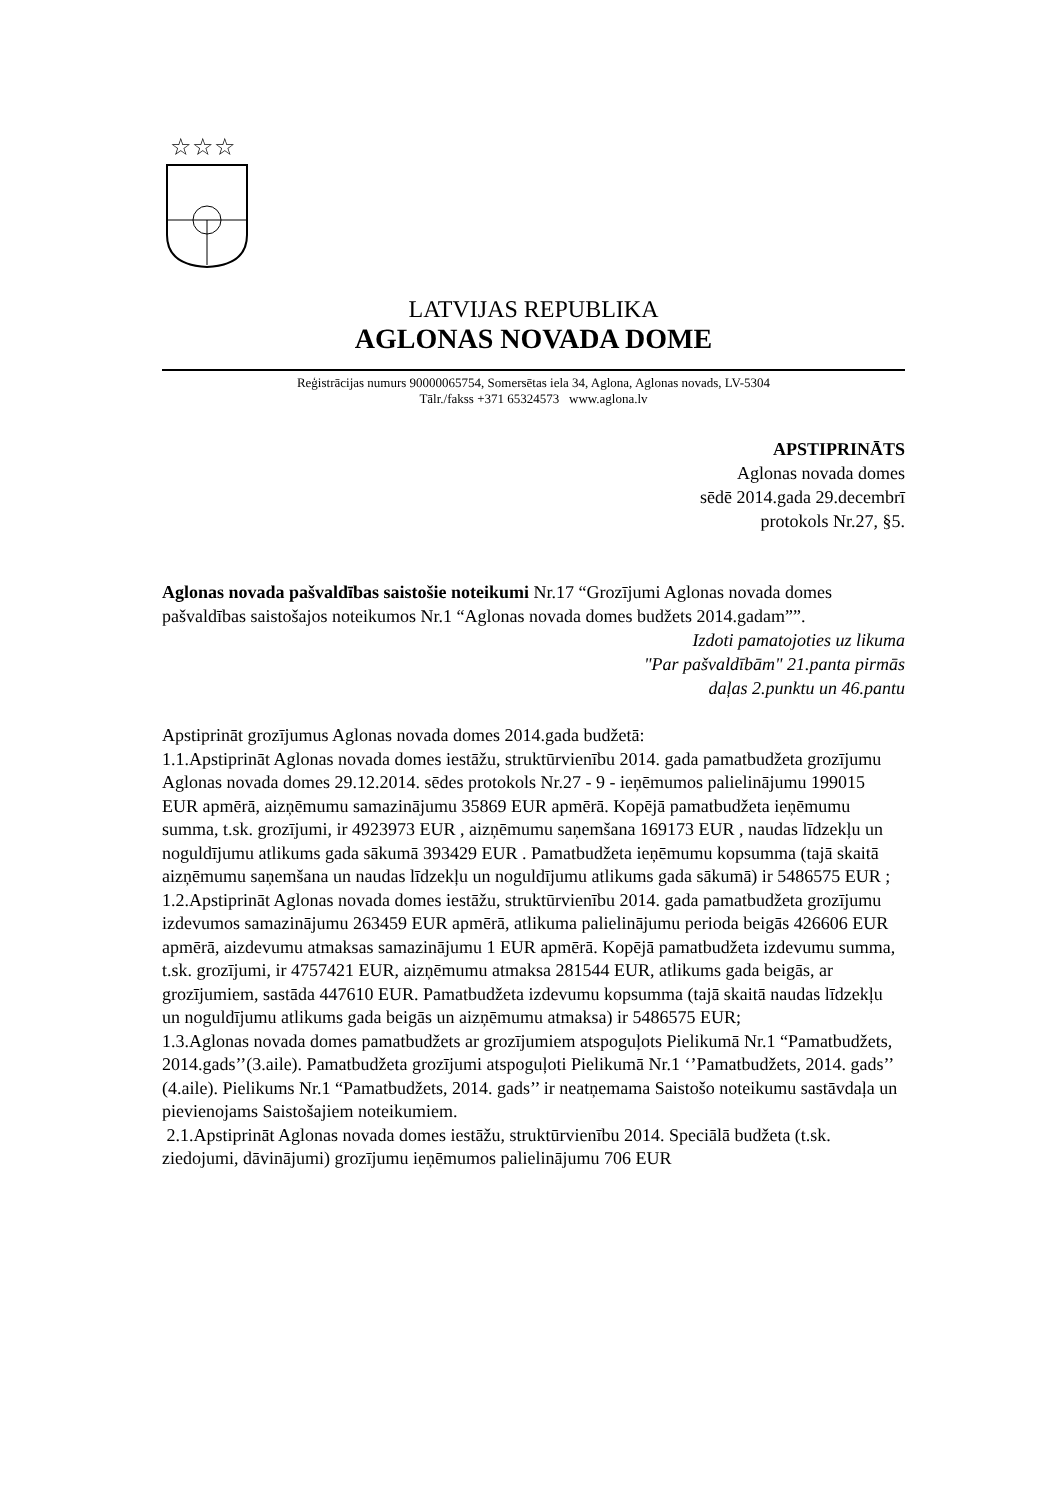☆☆☆
LATVIJAS REPUBLIKA
AGLONAS NOVADA DOME
Reģistrācijas numurs 90000065754, Somersētas iela 34, Aglona, Aglonas novads, LV-5304
Tālr./fakss +371 65324573 www.aglona.lv
APSTIPRINĀTS
Aglonas novada domes
sēdē 2014.gada 29.decembrī
protokols Nr.27, §5.
Aglonas novada pašvaldības saistošie noteikumi Nr.17 “Grozījumi Aglonas novada domes pašvaldības saistošajos noteikumos Nr.1 “Aglonas novada domes budžets 2014.gadam””.
Izdoti pamatojoties uz likuma
"Par pašvaldībām" 21.panta pirmās
daļas 2.punktu un 46.pantu
Apstiprināt grozījumus Aglonas novada domes 2014.gada budžetā:
1.1.Apstiprināt Aglonas novada domes iestāžu, struktūrvienību 2014. gada pamatbudžeta grozījumu Aglonas novada domes 29.12.2014. sēdes protokols Nr.27 - 9 - ieņēmumos palielinājumu 199015 EUR apmērā, aizņēmumu samazinājumu 35869 EUR apmērā. Kopējā pamatbudžeta ieņēmumu summa, t.sk. grozījumi, ir 4923973 EUR , aizņēmumu saņemšana 169173 EUR , naudas līdzekļu un noguldījumu atlikums gada sākumā 393429 EUR . Pamatbudžeta ieņēmumu kopsumma (tajā skaitā aizņēmumu saņemšana un naudas līdzekļu un noguldījumu atlikums gada sākumā) ir 5486575 EUR ;
1.2.Apstiprināt Aglonas novada domes iestāžu, struktūrvienību 2014. gada pamatbudžeta grozījumu izdevumos samazinājumu 263459 EUR apmērā, atlikuma palielinājumu perioda beigās 426606 EUR apmērā, aizdevumu atmaksas samazinājumu 1 EUR apmērā. Kopējā pamatbudžeta izdevumu summa, t.sk. grozījumi, ir 4757421 EUR, aizņēmumu atmaksa 281544 EUR, atlikums gada beigās, ar grozījumiem, sastāda 447610 EUR. Pamatbudžeta izdevumu kopsumma (tajā skaitā naudas līdzekļu un noguldījumu atlikums gada beigās un aizņēmumu atmaksa) ir 5486575 EUR;
1.3.Aglonas novada domes pamatbudžets ar grozījumiem atspoguļots Pielikumā Nr.1 “Pamatbudžets, 2014.gads’’(3.aile). Pamatbudžeta grozījumi atspoguļoti Pielikumā Nr.1 ‘’Pamatbudžets, 2014. gads’’ (4.aile). Pielikums Nr.1 “Pamatbudžets, 2014. gads’’ ir neatņemama Saistošo noteikumu sastāvdaļa un pievienojams Saistošajiem noteikumiem.
2.1.Apstiprināt Aglonas novada domes iestāžu, struktūrvienību 2014. Speciālā budžeta (t.sk. ziedojumi, dāvinājumi) grozījumu ieņēmumos palielinājumu 706 EUR